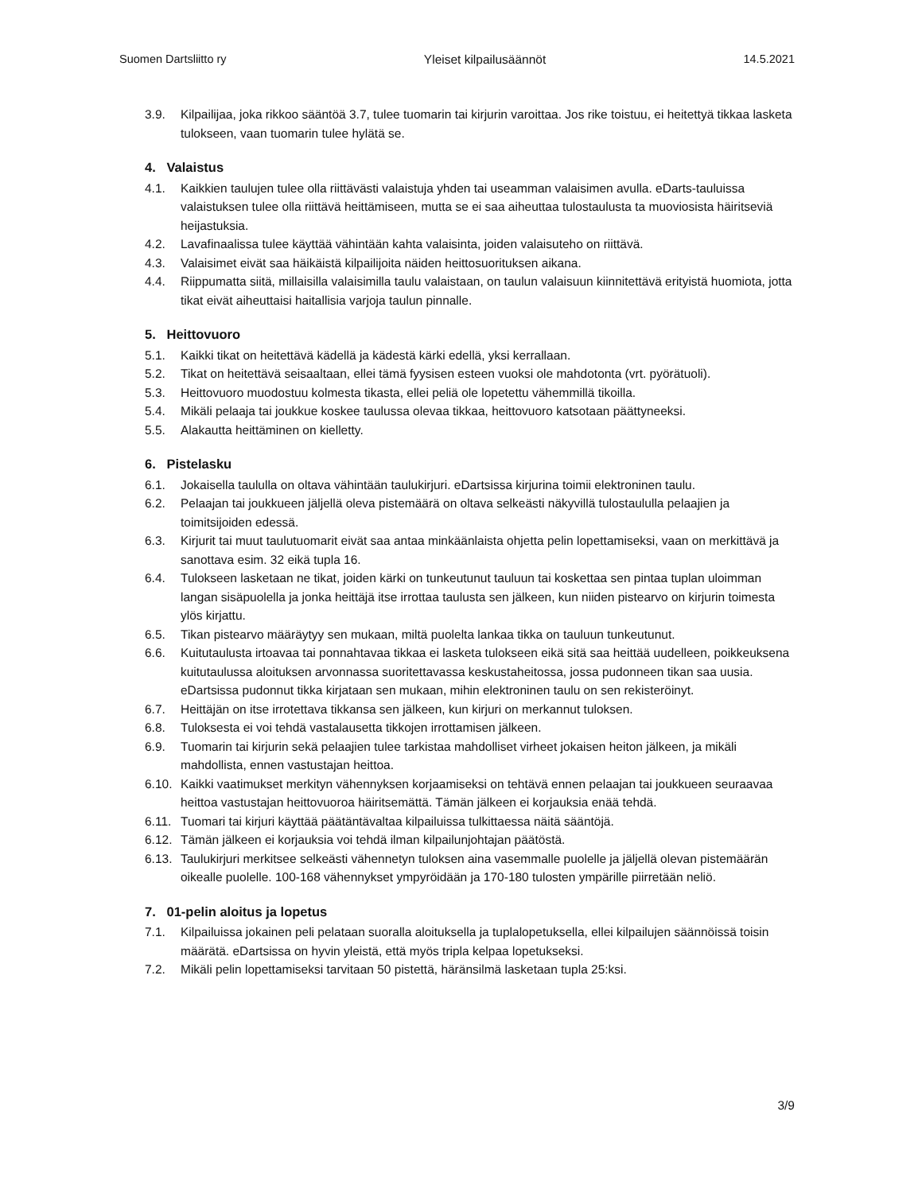Suomen Dartsliitto ry Yleiset kilpailusäännöt 14.5.2021
3.9. Kilpailijaa, joka rikkoo sääntöä 3.7, tulee tuomarin tai kirjurin varoittaa. Jos rike toistuu, ei heitettyä tikkaa lasketa tulokseen, vaan tuomarin tulee hylätä se.
4. Valaistus
4.1. Kaikkien taulujen tulee olla riittävästi valaistuja yhden tai useamman valaisimen avulla. eDarts-tauluissa valaistuksen tulee olla riittävä heittämiseen, mutta se ei saa aiheuttaa tulostaulusta ta muoviosista häiritseviä heijastuksia.
4.2. Lavafinaalissa tulee käyttää vähintään kahta valaisinta, joiden valaisuteho on riittävä.
4.3. Valaisimet eivät saa häikäistä kilpailijoita näiden heittosuorituksen aikana.
4.4. Riippumatta siitä, millaisilla valaisimilla taulu valaistaan, on taulun valaisuun kiinnitettävä erityistä huomiota, jotta tikat eivät aiheuttaisi haitallisia varjoja taulun pinnalle.
5. Heittovuoro
5.1. Kaikki tikat on heitettävä kädellä ja kädestä kärki edellä, yksi kerrallaan.
5.2. Tikat on heitettävä seisaaltaan, ellei tämä fyysisen esteen vuoksi ole mahdotonta (vrt. pyörätuoli).
5.3. Heittovuoro muodostuu kolmesta tikasta, ellei peliä ole lopetettu vähemmillä tikoilla.
5.4. Mikäli pelaaja tai joukkue koskee taulussa olevaa tikkaa, heittovuoro katsotaan päättyneeksi.
5.5. Alakautta heittäminen on kielletty.
6. Pistelasku
6.1. Jokaisella taululla on oltava vähintään taulukirjuri. eDartsissa kirjurina toimii elektroninen taulu.
6.2. Pelaajan tai joukkueen jäljellä oleva pistemäärä on oltava selkeästi näkyvillä tulostaululla pelaajien ja toimitsijoiden edessä.
6.3. Kirjurit tai muut taulutuomarit eivät saa antaa minkäänlaista ohjetta pelin lopettamiseksi, vaan on merkittävä ja sanottava esim. 32 eikä tupla 16.
6.4. Tulokseen lasketaan ne tikat, joiden kärki on tunkeutunut tauluun tai koskettaa sen pintaa tuplan uloimman langan sisäpuolella ja jonka heittäjä itse irrottaa taulusta sen jälkeen, kun niiden pistearvo on kirjurin toimesta ylös kirjattu.
6.5. Tikan pistearvo määräytyy sen mukaan, miltä puolelta lankaa tikka on tauluun tunkeutunut.
6.6. Kuitutaulusta irtoavaa tai ponnahtavaa tikkaa ei lasketa tulokseen eikä sitä saa heittää uudelleen, poikkeuksena kuitutaulussa aloituksen arvonnassa suoritettavassa keskustaheitossa, jossa pudonneen tikan saa uusia. eDartsissa pudonnut tikka kirjataan sen mukaan, mihin elektroninen taulu on sen rekisteröinyt.
6.7. Heittäjän on itse irrotettava tikkansa sen jälkeen, kun kirjuri on merkannut tuloksen.
6.8. Tuloksesta ei voi tehdä vastalausetta tikkojen irrottamisen jälkeen.
6.9. Tuomarin tai kirjurin sekä pelaajien tulee tarkistaa mahdolliset virheet jokaisen heiton jälkeen, ja mikäli mahdollista, ennen vastustajan heittoa.
6.10. Kaikki vaatimukset merkityn vähennyksen korjaamiseksi on tehtävä ennen pelaajan tai joukkueen seuraavaa heittoa vastustajan heittovuoroa häiritsemättä. Tämän jälkeen ei korjauksia enää tehdä.
6.11. Tuomari tai kirjuri käyttää päätäntävaltaa kilpailuissa tulkittaessa näitä sääntöjä.
6.12. Tämän jälkeen ei korjauksia voi tehdä ilman kilpailunjohtajan päätöstä.
6.13. Taulukirjuri merkitsee selkeästi vähennetyn tuloksen aina vasemmalle puolelle ja jäljellä olevan pistemäärän oikealle puolelle. 100-168 vähennykset ympyröidään ja 170-180 tulosten ympärille piirretään neliö.
7. 01-pelin aloitus ja lopetus
7.1. Kilpailuissa jokainen peli pelataan suoralla aloituksella ja tuplalopetuksella, ellei kilpailujen säännöissä toisin määrätä. eDartsissa on hyvin yleistä, että myös tripla kelpaa lopetukseksi.
7.2. Mikäli pelin lopettamiseksi tarvitaan 50 pistettä, häränsilmä lasketaan tupla 25:ksi.
3/9